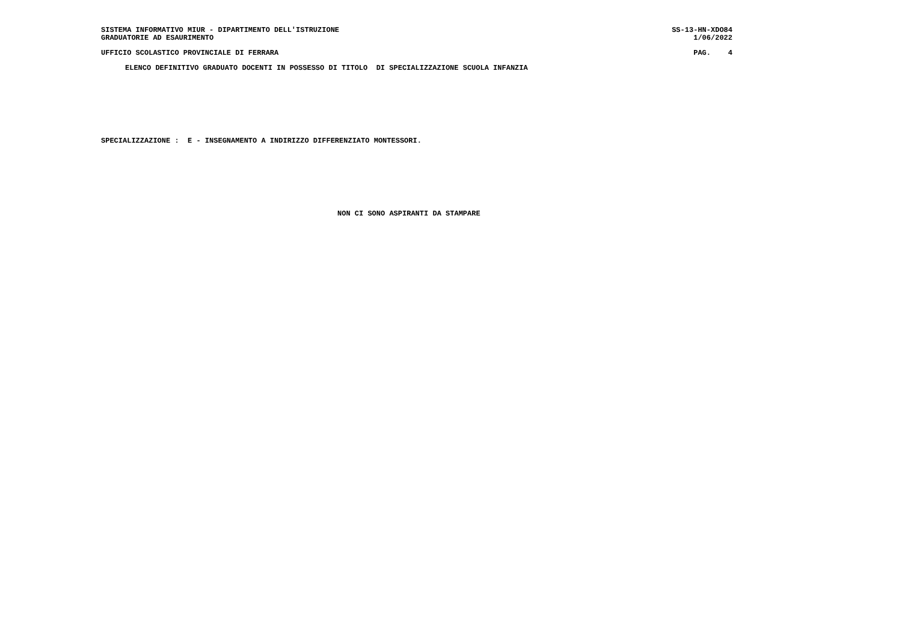SISTEMA INFORMATIVO MIUR - DIPARTIMENTO DELL'ISTRUZIONE SS-13-HN-XDO84
GRADUATORIE AD ESAURIMENTO 1/06/2022
UFFICIO SCOLASTICO PROVINCIALE DI FERRARA PAG. 4
ELENCO DEFINITIVO GRADUATO DOCENTI IN POSSESSO DI TITOLO DI SPECIALIZZAZIONE SCUOLA INFANZIA
SPECIALIZZAZIONE : E - INSEGNAMENTO A INDIRIZZO DIFFERENZIATO MONTESSORI.
NON CI SONO ASPIRANTI DA STAMPARE